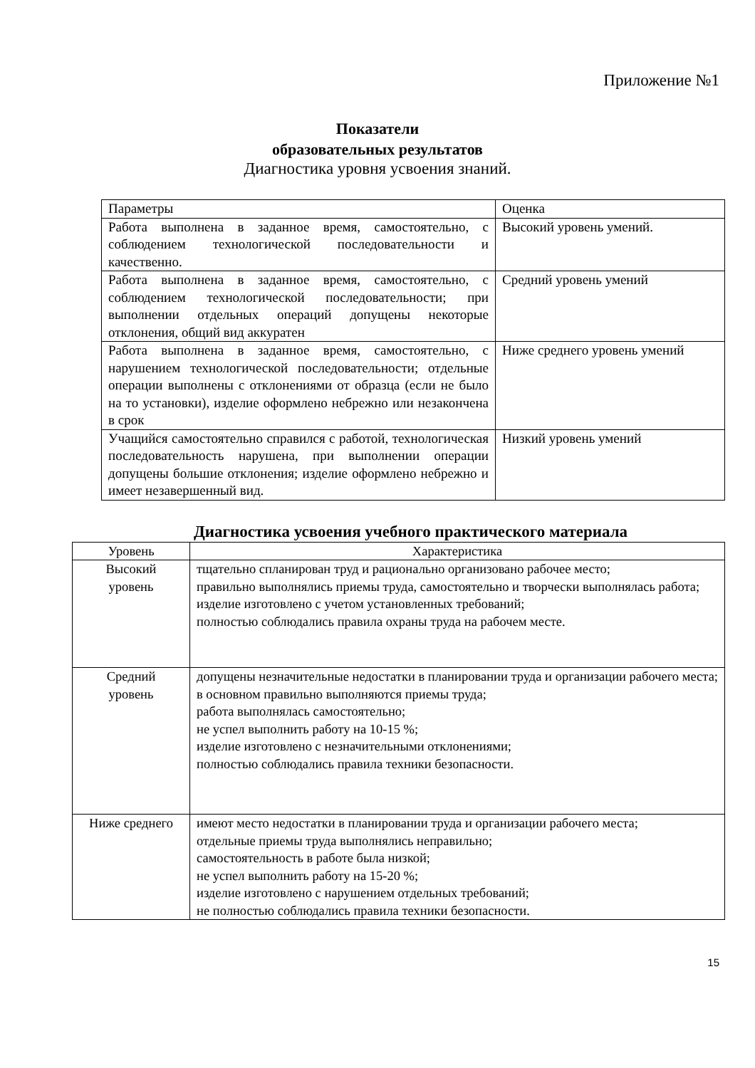Приложение №1
Показатели
образовательных результатов
Диагностика уровня усвоения знаний.
| Параметры | Оценка |
| --- | --- |
| Работа выполнена в заданное время, самостоятельно, с соблюдением технологической последовательности и качественно. | Высокий уровень умений. |
| Работа выполнена в заданное время, самостоятельно, с соблюдением технологической последовательности; при выполнении отдельных операций допущены некоторые отклонения, общий вид аккуратен | Средний уровень умений |
| Работа выполнена в заданное время, самостоятельно, с нарушением технологической последовательности; отдельные операции выполнены с отклонениями от образца (если не было на то установки), изделие оформлено небрежно или незакончена в срок | Ниже среднего уровень умений |
| Учащийся самостоятельно справился с работой, технологическая последовательность нарушена, при выполнении операции допущены большие отклонения; изделие оформлено небрежно и имеет незавершенный вид. | Низкий уровень умений |
Диагностика усвоения учебного практического материала
| Уровень | Характеристика |
| --- | --- |
| Высокий уровень | тщательно спланирован труд и рационально организовано рабочее место; правильно выполнялись приемы труда, самостоятельно и творчески выполнялась работа; изделие изготовлено с учетом установленных требований; полностью соблюдались правила охраны труда на рабочем месте. |
| Средний уровень | допущены незначительные недостатки в планировании труда и организации рабочего места; в основном правильно выполняются приемы труда; работа выполнялась самостоятельно; не успел выполнить работу на 10-15 %; изделие изготовлено с незначительными отклонениями; полностью соблюдались правила техники безопасности. |
| Ниже среднего | имеют место недостатки в планировании труда и организации рабочего места; отдельные приемы труда выполнялись неправильно; самостоятельность в работе была низкой; не успел выполнить работу на 15-20 %; изделие изготовлено с нарушением отдельных требований; не полностью соблюдались правила техники безопасности. |
15